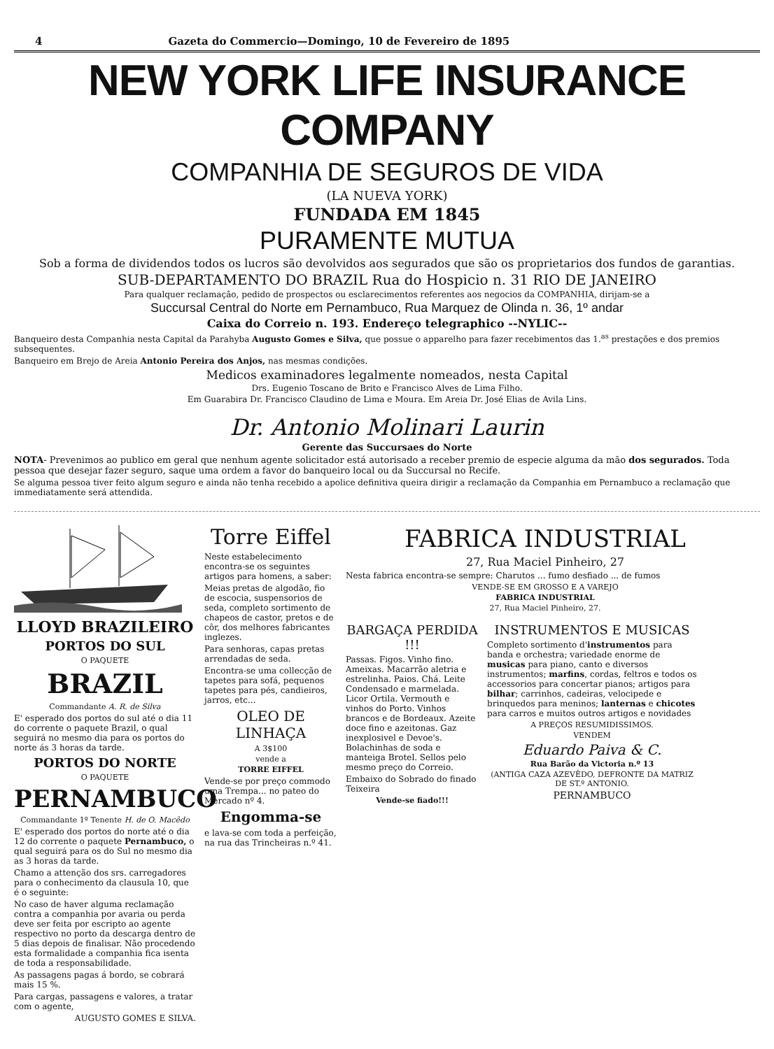4 Gazeta do Commercio—Domingo, 10 de Fevereiro de 1895
NEW YORK LIFE INSURANCE COMPANY
COMPANHIA DE SEGUROS DE VIDA
(LA NUEVA YORK)
FUNDADA EM 1845
PURAMENTE MUTUA
Sob a forma de dividendos todos os lucros são devolvidos aos segurados que são os proprietarios dos fundos de garantias.
SUB-DEPARTAMENTO DO BRAZIL Rua do Hospicio n. 31 RIO DE JANEIRO
Para qualquer reclamação, pedido de prospectos ou esclarecimentos referentes aos negocios da COMPANHIA, dirijam-se a
Succursal Central do Norte em Pernambuco, Rua Marquez de Olinda n. 36, 1º andar
Caixa do Correio n. 193. Endereço telegraphico --NYLIC--
Banqueiro desta Companhia nesta Capital da Parahyba Augusto Gomes e Silva, que possue o apparelho para fazer recebimentos das 1.<sup>as</sup> prestações e dos premios subsequentes.
Banqueiro em Brejo de Areia Antonio Pereira dos Anjos, nas mesmas condições.
Medicos examinadores legalmente nomeados, nesta Capital
Drs. Eugenio Toscano de Brito e Francisco Alves de Lima Filho.
Em Guarabira Dr. Francisco Claudino de Lima e Moura. Em Areia Dr. José Elias de Avila Lins.
Dr. Antonio Molinari Laurin
Gerente das Succursaes do Norte
NOTA- Prevenimos ao publico em geral que nenhum agente solicitador está autorisado a receber premio de especie alguma da mão dos segurados. Toda pessoa que desejar fazer seguro, saque uma ordem a favor do banqueiro local ou da Succursal no Recife.
Se alguma pessoa tiver feito algum seguro e ainda não tenha recebido a apolice definitiva queira dirigir a reclamação da Companhia em Pernambuco a reclamação que immediatamente será attendida.
LLOYD BRAZILEIRO
PORTOS DO SUL
O PAQUETE
BRAZIL
Commandante A. R. de Silva
E' esperado dos portos do sul até o dia 11 do corrente o paquete Brazil, o qual seguirá no mesmo dia para os portos do norte ás 3 horas da tarde.
PORTOS DO NORTE
O PAQUETE
PERNAMBUCO
Commandante 1º Tenente H. de O. Macêdo
E' esperado dos portos do norte até o dia 12 do corrente o paquete Pernambuco, o qual seguirá para os do Sul no mesmo dia as 3 horas da tarde.
Chamo a attenção dos srs. carregadores para o conhecimento da clausula 10, que é o seguinte:
No caso de haver alguma reclamação contra a companhia por avaria ou perda deve ser feita por escripto ao agente respectivo no porto da descarga dentro de 5 dias depois de finalisar. Não procedendo esta formalidade a companhia fica isenta de toda a responsabilidade.
As passagens pagas á bordo, se cobrará mais 15 %.
Para cargas, passagens e valores, a tratar com o agente,
AUGUSTO GOMES E SILVA.
Torre Eiffel
Neste estabelecimento encontra-se os seguintes artigos para homens, a saber:
Meias pretas de algodão, fio de escocia, suspensorios de seda, completo sortimento de chapeos de castor, pretos e de côr, dos melhores fabricantes inglezes.
Para senhoras, capas pretas arrendadas de seda.
Encontra-se uma collecção de tapetes para sofá, pequenos tapetes para pés, candieiros, jarros, etc...
OLEO DE LINHAÇA
A 3$100
vende a
TORRE EIFFEL
Vende-se por preço commodo uma Trempa... no pateo do Mercado nº 4.
Engomma-se
e lava-se com toda a perfeição, na rua das Trincheiras n.º 41.
FABRICA INDUSTRIAL
27, Rua Maciel Pinheiro, 27
Nesta fabrica encontra-se sempre: Charutos ... fumo desfiado ... de fumos
VENDE-SE EM GROSSO E A VAREJO
FABRICA INDUSTRIAL
27, Rua Maciel Pinheiro, 27.
BARGAÇA PERDIDA !!!
Passas. Figos. Vinho fino. Ameixas. Macarrão aletria e estrelinha. Paios. Chá. Leite Condensado e marmelada. Licor Ortila. Vermouth e vinhos do Porto. Vinhos brancos e de Bordeaux. Azeite doce fino e azeitonas. Gaz inexplosivel e Devoe's. Bolachinhas de soda e manteiga Brotel. Sellos pelo mesmo preço do Correio.
Embaixo do Sobrado do finado Teixeira
Vende-se fiado!!!
INSTRUMENTOS E MUSICAS
Completo sortimento d'instrumentos para banda e orchestra; variedade enorme de musicas para piano, canto e diversos instrumentos; marfins, cordas, feltros e todos os accessorios para concertar pianos; artigos para bilhar; carrinhos, cadeiras, velocipede e brinquedos para meninos; lanternas e chicotes para carros e muitos outros artigos e novidades
A PREÇOS RESUMIDISSIMOS.
VENDEM
Eduardo Paiva & C.
Rua Barão da Victoria n.º 13
(ANTIGA CAZA AZEVÊDO, DEFRONTE DA MATRIZ DE ST.º ANTONIO.
PERNAMBUCO